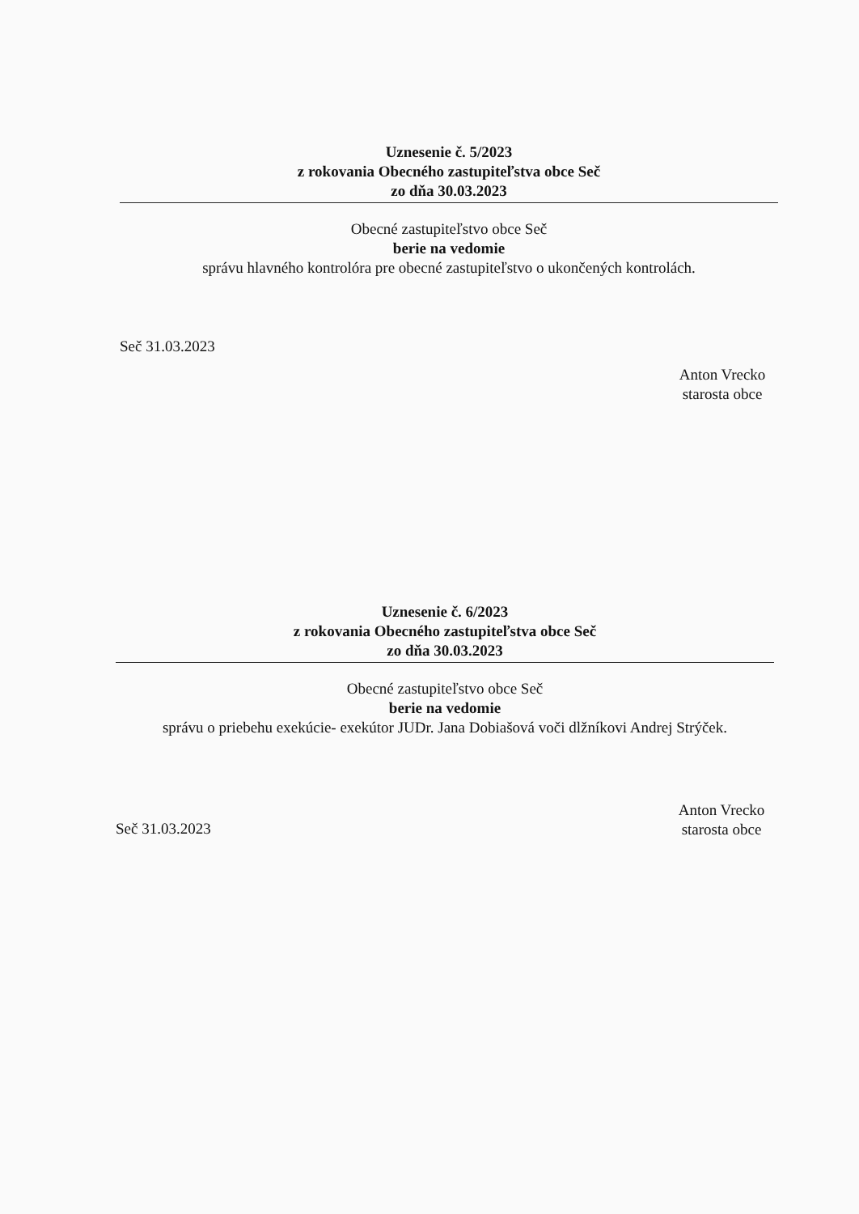Uznesenie č. 5/2023
z rokovania Obecného zastupiteľstva obce Seč
zo dňa 30.03.2023
Obecné zastupiteľstvo obce Seč
berie na vedomie
správu hlavného kontrolóra pre obecné zastupiteľstvo o ukončených kontrolách.
Seč 31.03.2023
Anton Vrecko
starosta obce
Uznesenie č. 6/2023
z rokovania Obecného zastupiteľstva obce Seč
zo dňa 30.03.2023
Obecné zastupiteľstvo obce Seč
berie na vedomie
správu o priebehu exekúcie- exekútor JUDr. Jana Dobiašová voči dlžníkovi Andrej Strýček.
Seč 31.03.2023
Anton Vrecko
starosta obce